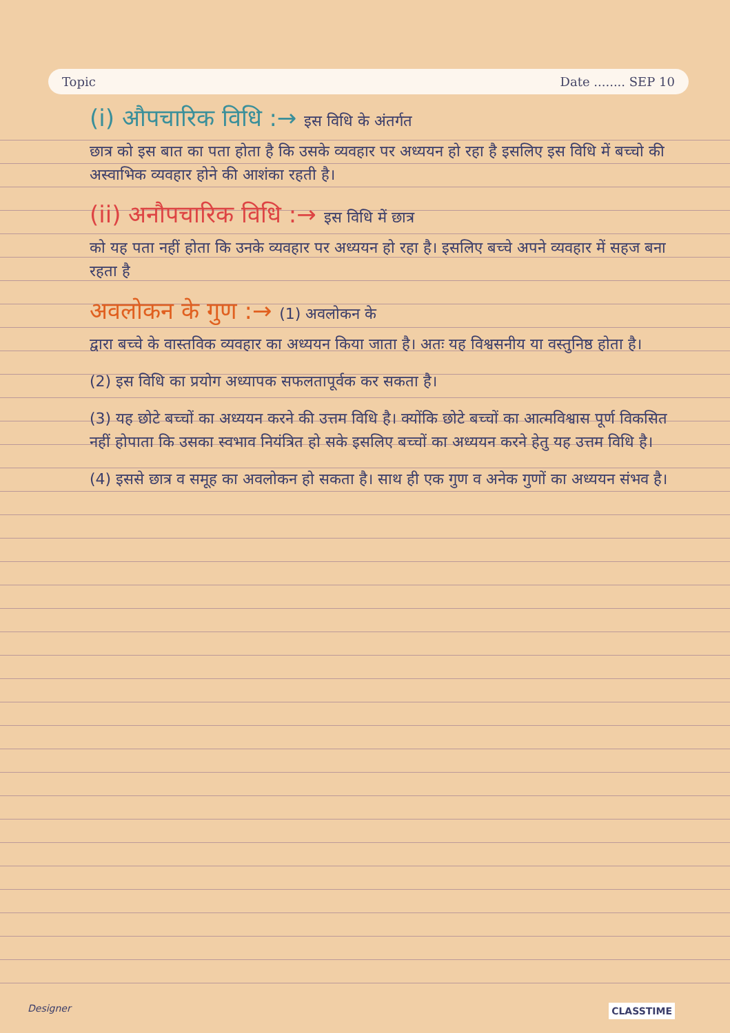Topic Date ........ SEP 10
(i) औपचारिक विधि :→ इस विधि के अंतर्गत
छात्र को इस बात का पता होता है कि उसके व्यवहार पर अध्ययन हो रहा है इसलिए इस विधि में बच्चो की अस्वाभिक व्यवहार होने की आशंका रहती है।
(ii) अनौपचारिक विधि :→ इस विधि में छात्र
को यह पता नहीं होता कि उनके व्यवहार पर अध्ययन हो रहा है। इसलिए बच्चे अपने व्यवहार में सहज बना रहता है
अवलोकन के गुण :→ (1) अवलोकन के
द्वारा बच्चे के वास्तविक व्यवहार का अध्ययन किया जाता है। अतः यह विश्वसनीय या वस्तुनिष्ठ होता है।
(2) इस विधि का प्रयोग अध्यापक सफलतापूर्वक कर सकता है।
(3) यह छोटे बच्चों का अध्ययन करने की उत्तम विधि है। क्योंकि छोटे बच्चों का आत्मविश्वास पूर्ण विकसित नहीं होपाता कि उसका स्वभाव नियंत्रित हो सके इसलिए बच्चों का अध्ययन करने हेतु यह उत्तम विधि है।
(4) इससे छात्र व समूह का अवलोकन हो सकता है। साथ ही एक गुण व अनेक गुणों का अध्ययन संभव है।
Designer CLASSTIME